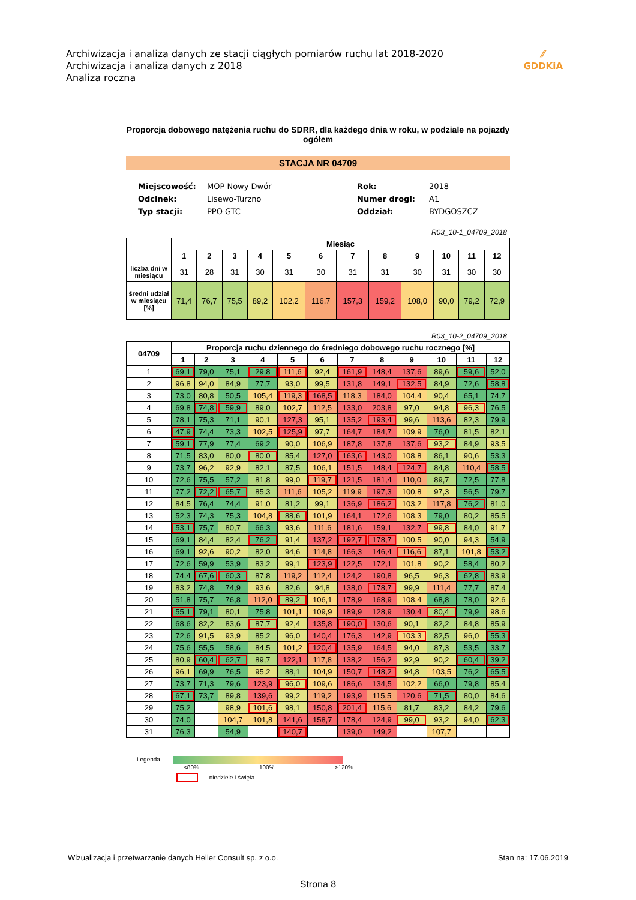Archiwizacja i analiza danych ze stacji ciągłych pomiarów ruchu lat 2018-2020
Archiwizacja i analiza danych z 2018
Analiza roczna
⁄⁄
GDDKiA
Proporcja dobowego natężenia ruchu do SDRR, dla każdego dnia w roku, w podziale na pojazdy ogółem
STACJA NR 04709
Miejscowość: MOP Nowy Dwór Rok: 2018 Odcinek: Lisewo-Turzno Numer drogi: A1 Typ stacji: PPO GTC Oddział: BYDGOSZCZ
R03_10-1_04709_2018
| | Miesiąc | | | | | | | | | | | |
| | 1 | 2 | 3 | 4 | 5 | 6 | 7 | 8 | 9 | 10 | 11 | 12 |
| liczba dni w miesiącu | 31 | 28 | 31 | 30 | 31 | 30 | 31 | 31 | 30 | 31 | 30 | 30 |
| średni udział w miesiącu [%] | 71,4 | 76,7 | 75,5 | 89,2 | 102,2 | 116,7 | 157,3 | 159,2 | 108,0 | 90,0 | 79,2 | 72,9 |
R03_10-2_04709_2018
| 04709 | Proporcja ruchu dziennego do średniego dobowego ruchu rocznego [%] | | | | | | | | | | | |
| --- | --- | --- | --- | --- | --- | --- | --- | --- | --- | --- | --- | --- |
| | 1 | 2 | 3 | 4 | 5 | 6 | 7 | 8 | 9 | 10 | 11 | 12 |
| 1 | 69,1 | 79,0 | 75,1 | 29,8 | 111,6 | 92,4 | 161,9 | 148,4 | 137,6 | 89,6 | 59,6 | 52,0 |
| 2 | 96,8 | 94,0 | 84,9 | 77,7 | 93,0 | 99,5 | 131,8 | 149,1 | 132,5 | 84,9 | 72,6 | 58,8 |
| 3 | 73,0 | 80,8 | 50,5 | 105,4 | 119,3 | 168,5 | 118,3 | 184,0 | 104,4 | 90,4 | 65,1 | 74,7 |
| 4 | 69,8 | 74,8 | 59,9 | 89,0 | 102,7 | 112,5 | 133,0 | 203,8 | 97,0 | 94,8 | 96,3 | 76,5 |
| 5 | 78,1 | 75,3 | 71,1 | 90,1 | 127,3 | 95,1 | 135,2 | 193,4 | 99,6 | 113,6 | 82,3 | 79,9 |
| 6 | 47,9 | 74,4 | 73,3 | 102,5 | 125,9 | 97,7 | 164,7 | 184,7 | 109,9 | 76,0 | 81,5 | 82,1 |
| 7 | 59,1 | 77,9 | 77,4 | 69,2 | 90,0 | 106,9 | 187,8 | 137,8 | 137,6 | 93,2 | 84,9 | 93,5 |
| 8 | 71,5 | 83,0 | 80,0 | 80,0 | 85,4 | 127,0 | 163,6 | 143,0 | 108,8 | 86,1 | 90,6 | 53,3 |
| 9 | 73,7 | 96,2 | 92,9 | 82,1 | 87,5 | 106,1 | 151,5 | 148,4 | 124,7 | 84,8 | 110,4 | 58,5 |
| 10 | 72,6 | 75,5 | 57,2 | 81,8 | 99,0 | 119,7 | 121,5 | 181,4 | 110,0 | 89,7 | 72,5 | 77,8 |
| 11 | 77,2 | 72,2 | 65,7 | 85,3 | 111,6 | 105,2 | 119,9 | 197,3 | 100,8 | 97,3 | 56,5 | 79,7 |
| 12 | 84,5 | 76,4 | 74,4 | 91,0 | 81,2 | 99,1 | 136,9 | 186,2 | 103,2 | 117,8 | 76,2 | 81,0 |
| 13 | 52,3 | 74,3 | 75,3 | 104,8 | 88,6 | 101,9 | 164,1 | 172,6 | 108,3 | 79,0 | 80,2 | 85,5 |
| 14 | 53,1 | 75,7 | 80,7 | 66,3 | 93,6 | 111,6 | 181,6 | 159,1 | 132,7 | 99,8 | 84,0 | 91,7 |
| 15 | 69,1 | 84,4 | 82,4 | 76,2 | 91,4 | 137,2 | 192,7 | 178,7 | 100,5 | 90,0 | 94,3 | 54,9 |
| 16 | 69,1 | 92,6 | 90,2 | 82,0 | 94,6 | 114,8 | 166,3 | 146,4 | 116,6 | 87,1 | 101,8 | 53,2 |
| 17 | 72,6 | 59,9 | 53,9 | 83,2 | 99,1 | 123,9 | 122,5 | 172,1 | 101,8 | 90,2 | 58,4 | 80,2 |
| 18 | 74,4 | 67,6 | 60,3 | 87,8 | 119,2 | 112,4 | 124,2 | 190,8 | 96,5 | 96,3 | 62,8 | 83,9 |
| 19 | 83,2 | 74,8 | 74,9 | 93,6 | 82,6 | 94,8 | 138,0 | 178,7 | 99,9 | 111,4 | 77,7 | 87,4 |
| 20 | 51,8 | 75,7 | 76,8 | 112,0 | 89,2 | 106,1 | 178,9 | 168,9 | 108,4 | 68,8 | 78,0 | 92,6 |
| 21 | 55,1 | 79,1 | 80,1 | 75,8 | 101,1 | 109,9 | 189,9 | 128,9 | 130,4 | 80,4 | 79,9 | 98,6 |
| 22 | 68,6 | 82,2 | 83,6 | 87,7 | 92,4 | 135,8 | 190,0 | 130,6 | 90,1 | 82,2 | 84,8 | 85,9 |
| 23 | 72,6 | 91,5 | 93,9 | 85,2 | 96,0 | 140,4 | 176,3 | 142,9 | 103,3 | 82,5 | 96,0 | 55,3 |
| 24 | 75,6 | 55,5 | 58,6 | 84,5 | 101,2 | 120,4 | 135,9 | 164,5 | 94,0 | 87,3 | 53,5 | 33,7 |
| 25 | 80,9 | 60,4 | 62,7 | 89,7 | 122,1 | 117,8 | 138,2 | 156,2 | 92,9 | 90,2 | 60,4 | 39,2 |
| 26 | 96,1 | 69,9 | 76,5 | 95,2 | 88,1 | 104,9 | 150,7 | 148,2 | 94,8 | 103,5 | 76,2 | 65,5 |
| 27 | 73,7 | 71,3 | 79,6 | 123,9 | 96,0 | 109,6 | 186,6 | 134,5 | 102,2 | 66,0 | 79,8 | 85,4 |
| 28 | 67,1 | 73,7 | 89,8 | 139,6 | 99,2 | 119,2 | 193,9 | 115,5 | 120,6 | 71,5 | 80,0 | 84,6 |
| 29 | 75,2 | | 98,9 | 101,6 | 98,1 | 150,8 | 201,4 | 115,6 | 81,7 | 83,2 | 84,2 | 79,6 |
| 30 | 74,0 | | 104,7 | 101,8 | 141,6 | 158,7 | 178,4 | 124,9 | 99,0 | 93,2 | 94,0 | 62,3 |
| 31 | 76,3 | | 54,9 | | 140,7 | | 139,0 | 149,2 | | 107,7 | | |
Legenda
<80% 100% >120%
niedziele i święta
Wizualizacja i przetwarzanie danych Heller Consult sp. z o.o. Stan na: 17.06.2019
Strona 8